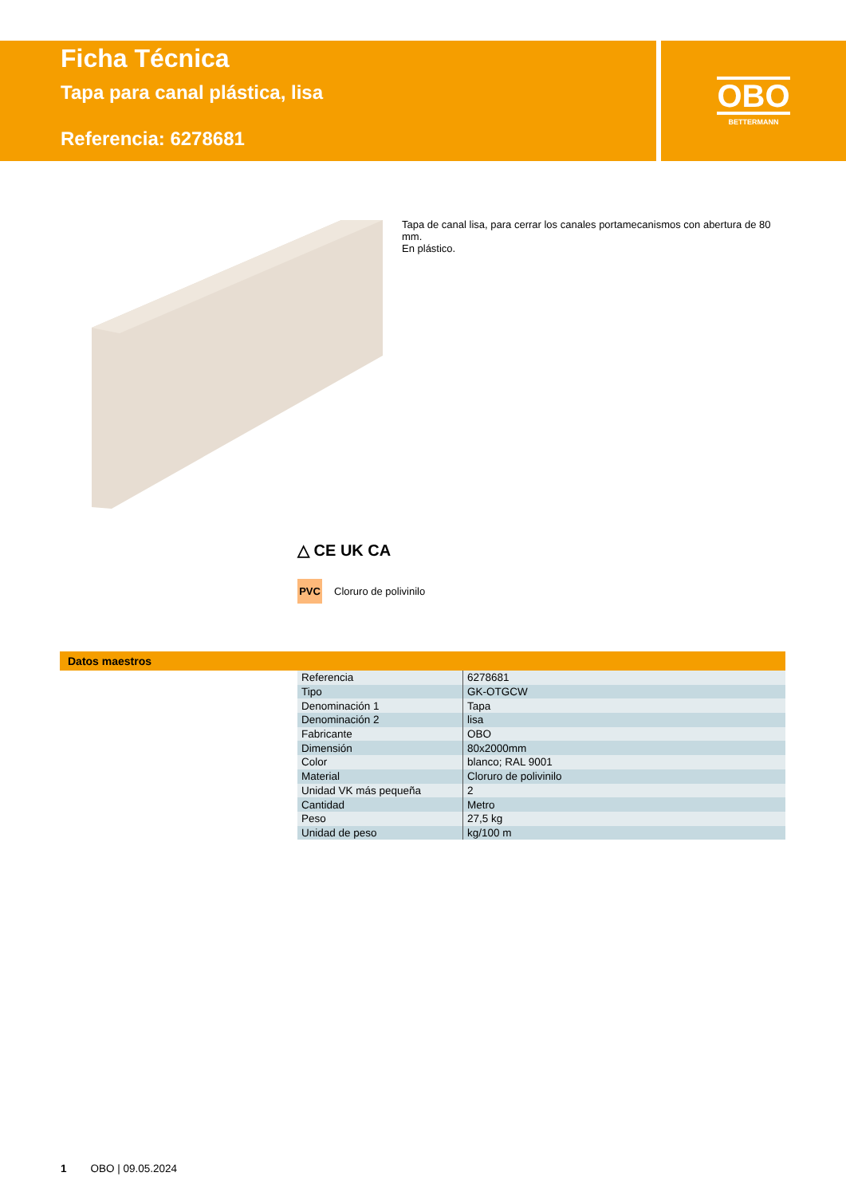Ficha Técnica
Tapa para canal plástica, lisa
Referencia: 6278681
OBO
BETTERMANN
Tapa de canal lisa, para cerrar los canales portamecanismos con abertura de 80 mm.
En plástico.
△ CE UK CA
PVC Cloruro de polivinilo
Datos maestros
| Referencia | 6278681 |
| Tipo | GK-OTGCW |
| Denominación 1 | Tapa |
| Denominación 2 | lisa |
| Fabricante | OBO |
| Dimensión | 80x2000mm |
| Color | blanco; RAL 9001 |
| Material | Cloruro de polivinilo |
| Unidad VK más pequeña | 2 |
| Cantidad | Metro |
| Peso | 27,5 kg |
| Unidad de peso | kg/100 m |
1 OBO | 09.05.2024